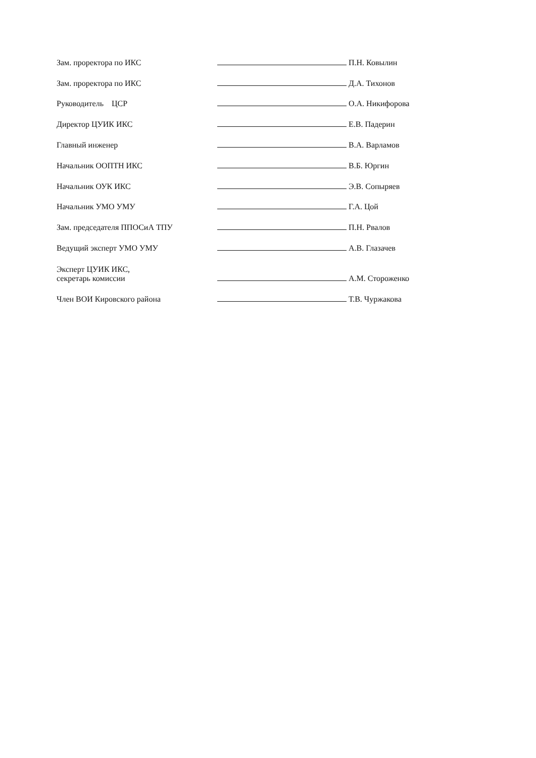| Зам. проректора по ИКС | | П.Н. Ковылин |
| Зам. проректора по ИКС | | Д.А. Тихонов |
| Руководитель ЦСР | | О.А. Никифорова |
| Директор ЦУИК ИКС | | Е.В. Падерин |
| Главный инженер | | В.А. Варламов |
| Начальник ООПТН ИКС | | В.Б. Юргин |
| Начальник ОУК ИКС | | Э.В. Сопыряев |
| Начальник УМО УМУ | | Г.А. Цой |
| Зам. председателя ППОСиА ТПУ | | П.Н. Рвалов |
| Ведущий эксперт УМО УМУ | | А.В. Глазачев |
| Эксперт ЦУИК ИКС, секретарь комиссии | | А.М. Стороженко |
| Член ВОИ Кировского района | | Т.В. Чуржакова |